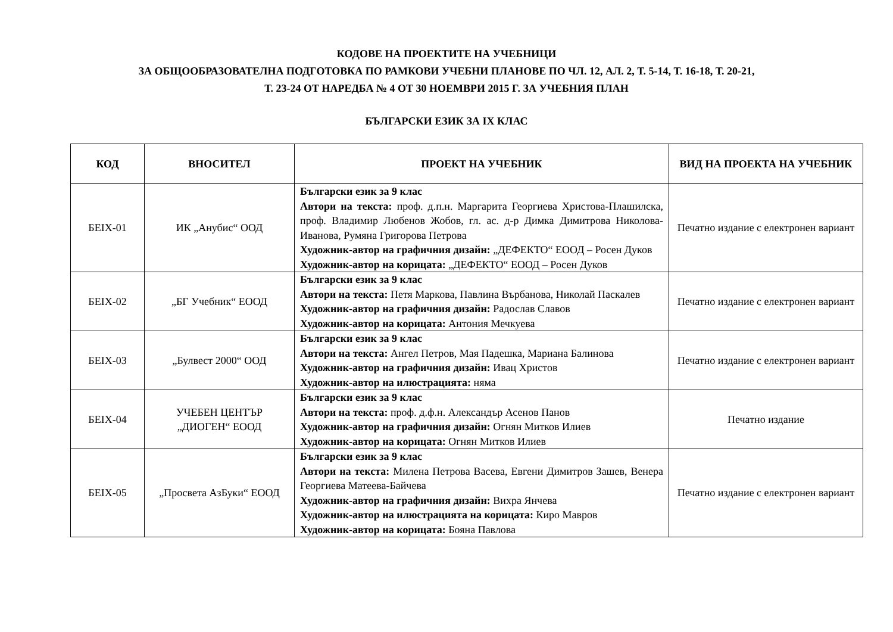КОДОВЕ НА ПРОЕКТИТЕ НА УЧЕБНИЦИ
ЗА ОБЩООБРАЗОВАТЕЛНА ПОДГОТОВКА ПО РАМКОВИ УЧЕБНИ ПЛАНОВЕ ПО ЧЛ. 12, АЛ. 2, Т. 5-14, Т. 16-18, Т. 20-21,
Т. 23-24 ОТ НАРЕДБА № 4 ОТ 30 НОЕМВРИ 2015 Г. ЗА УЧЕБНИЯ ПЛАН
БЪЛГАРСКИ ЕЗИК ЗА IX КЛАС
| КОД | ВНОСИТЕЛ | ПРОЕКТ НА УЧЕБНИК | ВИД НА ПРОЕКТА НА УЧЕБНИК |
| --- | --- | --- | --- |
| БЕIX-01 | ИК „Анубис“ ООД | Български език за 9 клас Автори на текста: проф. д.п.н. Маргарита Георгиева Христова-Плашилска, проф. Владимир Любенов Жобов, гл. ас. д-р Димка Димитрова Николова-Иванова, Румяна Григорова Петрова Художник-автор на графичния дизайн: „ДЕФЕКТО“ ЕООД – Росен Дуков Художник-автор на корицата: „ДЕФЕКТО“ ЕООД – Росен Дуков | Печатно издание с електронен вариант |
| БЕIX-02 | „БГ Учебник“ ЕООД | Български език за 9 клас Автори на текста: Петя Маркова, Павлина Върбанова, Николай Паскалев Художник-автор на графичния дизайн: Радослав Славов Художник-автор на корицата: Антония Мечкуева | Печатно издание с електронен вариант |
| БЕIX-03 | „Булвест 2000“ ООД | Български език за 9 клас Автори на текста: Ангел Петров, Мая Падешка, Мариана Балинова Художник-автор на графичния дизайн: Ивац Христов Художник-автор на илюстрацията: няма | Печатно издание с електронен вариант |
| БЕIX-04 | УЧЕБЕН ЦЕНТЪР „ДИОГЕН“ ЕООД | Български език за 9 клас Автори на текста: проф. д.ф.н. Александър Асенов Панов Художник-автор на графичния дизайн: Огнян Митков Илиев Художник-автор на корицата: Огнян Митков Илиев | Печатно издание |
| БЕIX-05 | „Просвета АзБуки“ ЕООД | Български език за 9 клас Автори на текста: Милена Петрова Васева, Евгени Димитров Зашев, Венера Георгиева Матеева-Байчева Художник-автор на графичния дизайн: Вихра Янчева Художник-автор на илюстрацията на корицата: Киро Мавров Художник-автор на корицата: Бояна Павлова | Печатно издание с електронен вариант |